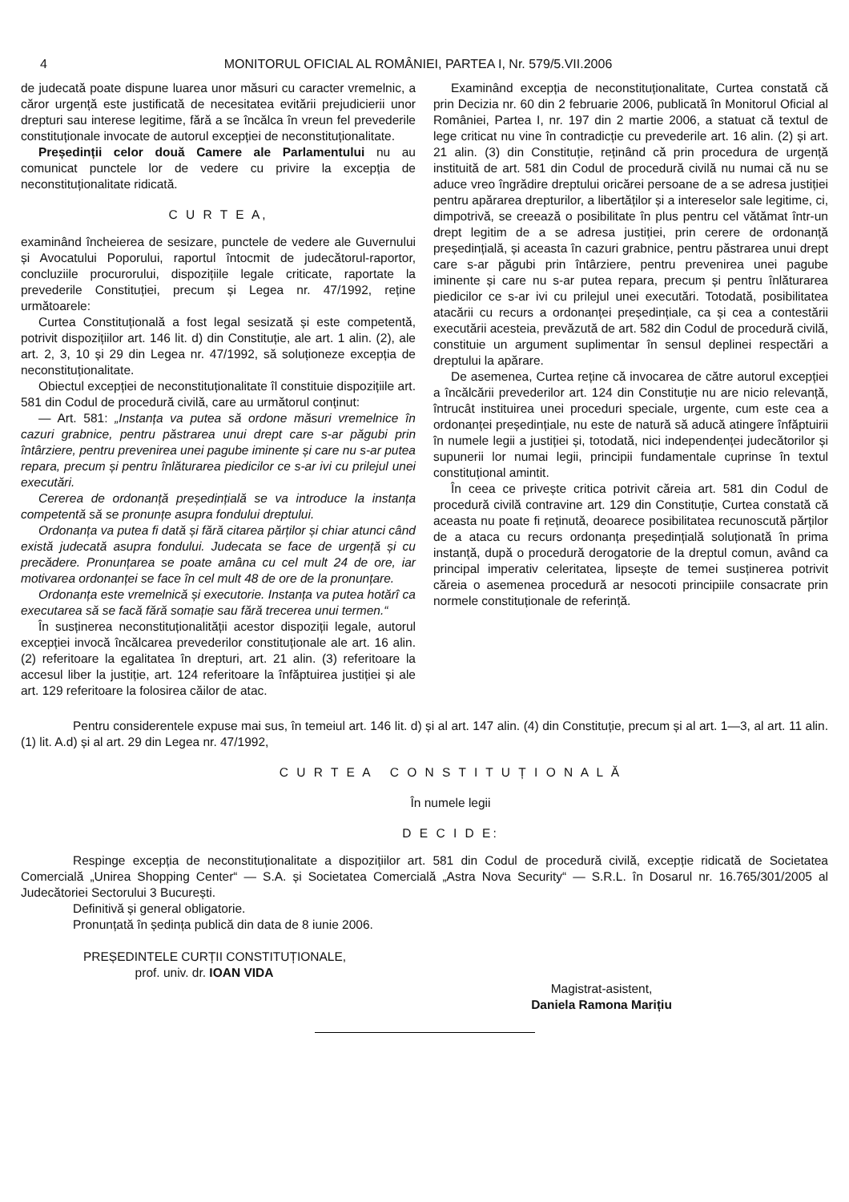4 MONITORUL OFICIAL AL ROMÂNIEI, PARTEA I, Nr. 579/5.VII.2006
de judecată poate dispune luarea unor măsuri cu caracter vremelnic, a căror urgență este justificată de necesitatea evitării prejudicierii unor drepturi sau interese legitime, fără a se încălca în vreun fel prevederile constituționale invocate de autorul excepției de neconstituționalitate.
Președinții celor două Camere ale Parlamentului nu au comunicat punctele lor de vedere cu privire la excepția de neconstituționalitate ridicată.
C U R T E A,
examinând încheierea de sesizare, punctele de vedere ale Guvernului și Avocatului Poporului, raportul întocmit de judecătorul-raportor, concluziile procurorului, dispozițiile legale criticate, raportate la prevederile Constituției, precum și Legea nr. 47/1992, reține următoarele:
Curtea Constituțională a fost legal sesizată și este competentă, potrivit dispozițiilor art. 146 lit. d) din Constituție, ale art. 1 alin. (2), ale art. 2, 3, 10 și 29 din Legea nr. 47/1992, să soluționeze excepția de neconstituționalitate.
Obiectul excepției de neconstituționalitate îl constituie dispozițiile art. 581 din Codul de procedură civilă, care au următorul conținut:
— Art. 581: „Instanța va putea să ordone măsuri vremelnice în cazuri grabnice, pentru păstrarea unui drept care s-ar păgubi prin întârziere, pentru prevenirea unei pagube iminente și care nu s-ar putea repara, precum și pentru înlăturarea piedicilor ce s-ar ivi cu prilejul unei executări.
Cererea de ordonanță președințială se va introduce la instanța competentă să se pronunțe asupra fondului dreptului.
Ordonanța va putea fi dată și fără citarea părților și chiar atunci când există judecată asupra fondului. Judecata se face de urgență și cu precădere. Pronunțarea se poate amâna cu cel mult 24 de ore, iar motivarea ordonanței se face în cel mult 48 de ore de la pronunțare.
Ordonanța este vremelnică și executorie. Instanța va putea hotărî ca executarea să se facă fără somație sau fără trecerea unui termen.“
În susținerea neconstituționalității acestor dispoziții legale, autorul excepției invocă încălcarea prevederilor constituționale ale art. 16 alin. (2) referitoare la egalitatea în drepturi, art. 21 alin. (3) referitoare la accesul liber la justiție, art. 124 referitoare la înfăptuirea justiției și ale art. 129 referitoare la folosirea căilor de atac.
Examinând excepția de neconstituționalitate, Curtea constată că prin Decizia nr. 60 din 2 februarie 2006, publicată în Monitorul Oficial al României, Partea I, nr. 197 din 2 martie 2006, a statuat că textul de lege criticat nu vine în contradicție cu prevederile art. 16 alin. (2) și art. 21 alin. (3) din Constituție, reținând că prin procedura de urgență instituită de art. 581 din Codul de procedură civilă nu numai că nu se aduce vreo îngrădire dreptului oricărei persoane de a se adresa justiției pentru apărarea drepturilor, a libertăților și a intereselor sale legitime, ci, dimpotrivă, se creează o posibilitate în plus pentru cel vătămat într-un drept legitim de a se adresa justiției, prin cerere de ordonanță președințială, și aceasta în cazuri grabnice, pentru păstrarea unui drept care s-ar păgubi prin întârziere, pentru prevenirea unei pagube iminente și care nu s-ar putea repara, precum și pentru înlăturarea piedicilor ce s-ar ivi cu prilejul unei executări. Totodată, posibilitatea atacării cu recurs a ordonanței președințiale, ca și cea a contestării executării acesteia, prevăzută de art. 582 din Codul de procedură civilă, constituie un argument suplimentar în sensul deplinei respectări a dreptului la apărare.
De asemenea, Curtea reține că invocarea de către autorul excepției a încălcării prevederilor art. 124 din Constituție nu are nicio relevanță, întrucât instituirea unei proceduri speciale, urgente, cum este cea a ordonanței președințiale, nu este de natură să aducă atingere înfăptuirii în numele legii a justiției și, totodată, nici independenței judecătorilor și supunerii lor numai legii, principii fundamentale cuprinse în textul constituțional amintit.
În ceea ce privește critica potrivit căreia art. 581 din Codul de procedură civilă contravine art. 129 din Constituție, Curtea constată că aceasta nu poate fi reținută, deoarece posibilitatea recunoscută părților de a ataca cu recurs ordonanța președințială soluționată în prima instanță, după o procedură derogatorie de la dreptul comun, având ca principal imperativ celeritatea, lipsește de temei susținerea potrivit căreia o asemenea procedură ar nesocoti principiile consacrate prin normele constituționale de referință.
Pentru considerentele expuse mai sus, în temeiul art. 146 lit. d) și al art. 147 alin. (4) din Constituție, precum și al art. 1—3, al art. 11 alin. (1) lit. A.d) și al art. 29 din Legea nr. 47/1992,
C U R T E A C O N S T I T U Ț I O N A L Ă
În numele legii
D E C I D E:
Respinge excepția de neconstituționalitate a dispozițiilor art. 581 din Codul de procedură civilă, excepție ridicată de Societatea Comercială „Unirea Shopping Center“ — S.A. și Societatea Comercială „Astra Nova Security“ — S.R.L. în Dosarul nr. 16.765/301/2005 al Judecătoriei Sectorului 3 București.
Definitivă și general obligatorie.
Pronunțată în ședința publică din data de 8 iunie 2006.
PREȘEDINTELE CURȚII CONSTITUȚIONALE,
prof. univ. dr. IOAN VIDA
Magistrat-asistent,
Daniela Ramona Marițiu